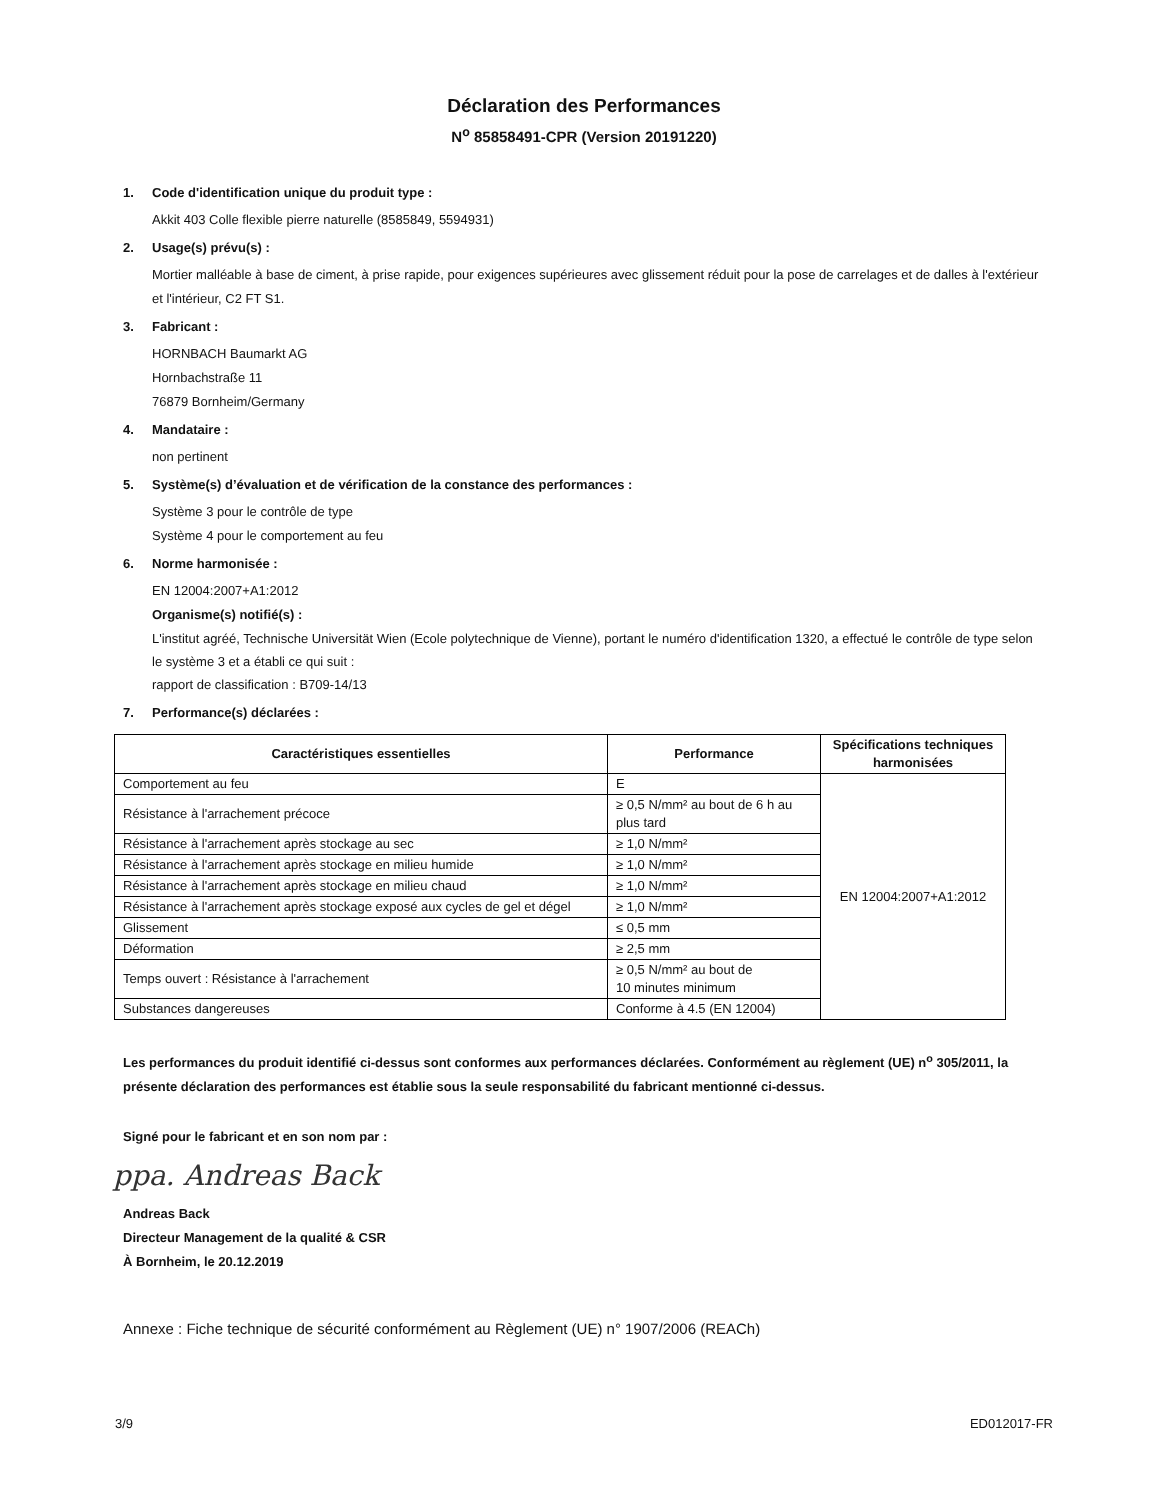Déclaration des Performances
N<sup>o</sup> 85858491-CPR (Version 20191220)
1. Code d'identification unique du produit type :
Akkit 403 Colle flexible pierre naturelle (8585849, 5594931)
2. Usage(s) prévu(s) :
Mortier malléable à base de ciment, à prise rapide, pour exigences supérieures avec glissement réduit pour la pose de carrelages et de dalles à l'extérieur et l'intérieur, C2 FT S1.
3. Fabricant :
HORNBACH Baumarkt AG
Hornbachstraße 11
76879 Bornheim/Germany
4. Mandataire :
non pertinent
5. Système(s) d’évaluation et de vérification de la constance des performances :
Système 3 pour le contrôle de type
Système 4 pour le comportement au feu
6. Norme harmonisée :
EN 12004:2007+A1:2012
Organisme(s) notifié(s) :
L'institut agréé, Technische Universität Wien (Ecole polytechnique de Vienne), portant le numéro d'identification 1320, a effectué le contrôle de type selon le système 3 et a établi ce qui suit :
rapport de classification : B709-14/13
7. Performance(s) déclarées :
| Caractéristiques essentielles | Performance | Spécifications techniques harmonisées |
| --- | --- | --- |
| Comportement au feu | E | EN 12004:2007+A1:2012 |
| Résistance à l'arrachement précoce | ≥ 0,5 N/mm² au bout de 6 h au plus tard | |
| Résistance à l'arrachement après stockage au sec | ≥ 1,0 N/mm² | |
| Résistance à l'arrachement après stockage en milieu humide | ≥ 1,0 N/mm² | |
| Résistance à l'arrachement après stockage en milieu chaud | ≥ 1,0 N/mm² | |
| Résistance à l'arrachement après stockage exposé aux cycles de gel et dégel | ≥ 1,0 N/mm² | |
| Glissement | ≤ 0,5 mm | |
| Déformation | ≥ 2,5 mm | |
| Temps ouvert : Résistance à l'arrachement | ≥ 0,5 N/mm² au bout de 10 minutes minimum | |
| Substances dangereuses | Conforme à 4.5 (EN 12004) | |
Les performances du produit identifié ci-dessus sont conformes aux performances déclarées. Conformément au règlement (UE) n<sup>o</sup> 305/2011, la présente déclaration des performances est établie sous la seule responsabilité du fabricant mentionné ci-dessus.
Signé pour le fabricant et en son nom par :
ppa. Andreas Back
Andreas Back
Directeur Management de la qualité & CSR
À Bornheim, le 20.12.2019
Annexe : Fiche technique de sécurité conformément au Règlement (UE) n° 1907/2006 (REACh)
3/9 ED012017-FR